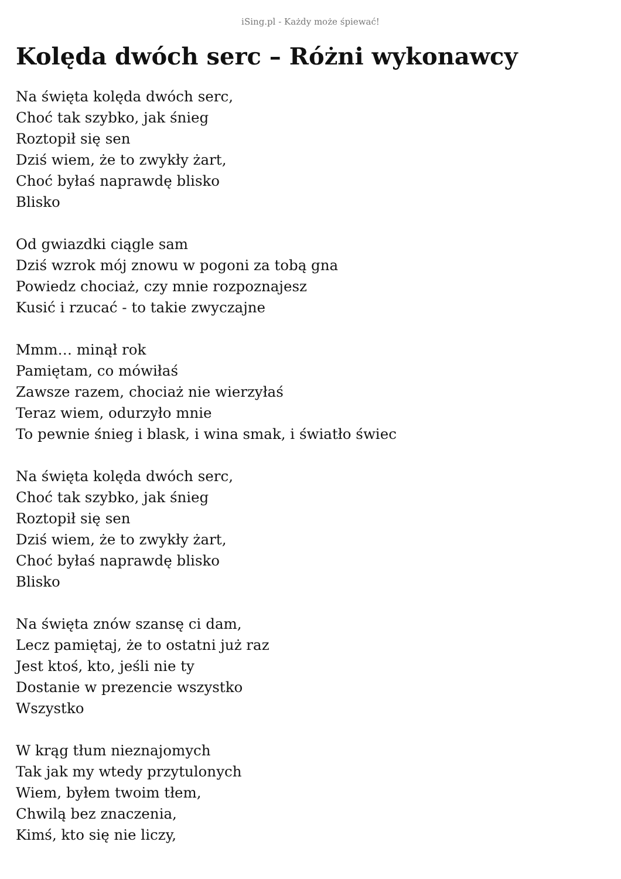iSing.pl - Każdy może śpiewać!
Kolęda dwóch serc – Różni wykonawcy
Na święta kolęda dwóch serc,
Choć tak szybko, jak śnieg
Roztopił się sen
Dziś wiem, że to zwykły żart,
Choć byłaś naprawdę blisko
Blisko
Od gwiazdki ciągle sam
Dziś wzrok mój znowu w pogoni za tobą gna
Powiedz chociaż, czy mnie rozpoznajesz
Kusić i rzucać - to takie zwyczajne
Mmm… minął rok
Pamiętam, co mówiłaś
Zawsze razem, chociaż nie wierzyłaś
Teraz wiem, odurzyło mnie
To pewnie śnieg i blask, i wina smak, i światło świec
Na święta kolęda dwóch serc,
Choć tak szybko, jak śnieg
Roztopił się sen
Dziś wiem, że to zwykły żart,
Choć byłaś naprawdę blisko
Blisko
Na święta znów szansę ci dam,
Lecz pamiętaj, że to ostatni już raz
Jest ktoś, kto, jeśli nie ty
Dostanie w prezencie wszystko
Wszystko
W krąg tłum nieznajomych
Tak jak my wtedy przytulonych
Wiem, byłem twoim tłem,
Chwilą bez znaczenia,
Kimś, kto się nie liczy,